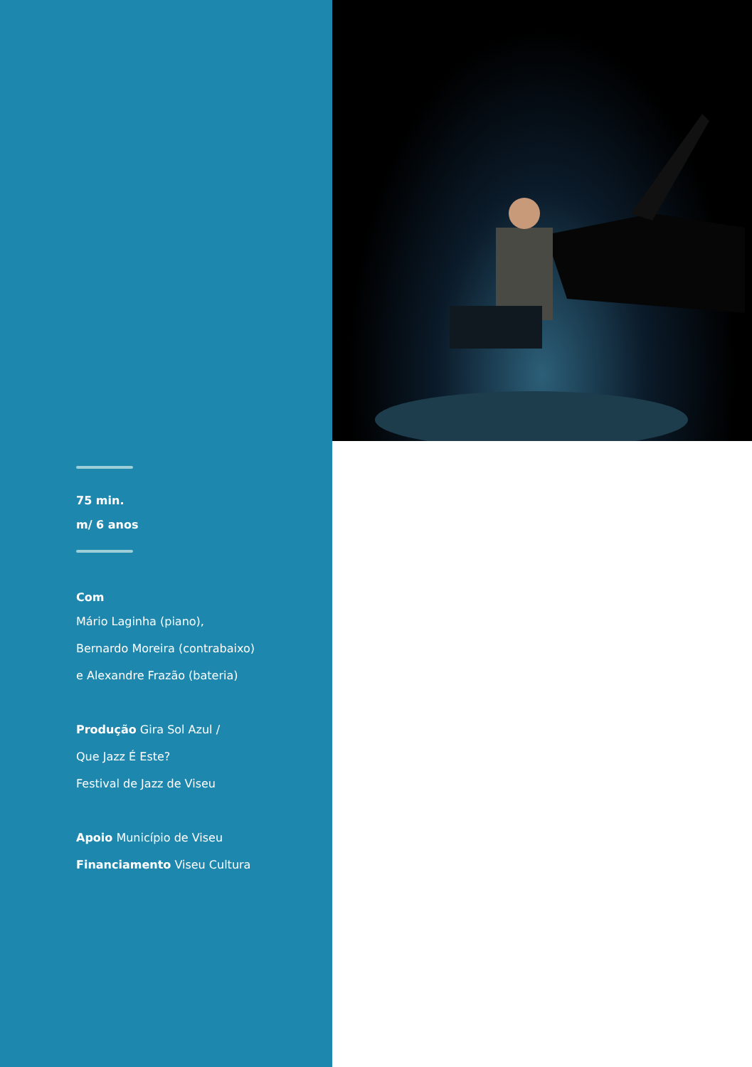75 min.
m/ 6 anos
Com
Mário Laginha (piano),
Bernardo Moreira (contrabaixo)
e Alexandre Frazão (bateria)
Produção Gira Sol Azul /
Que Jazz É Este?
Festival de Jazz de Viseu
Apoio Município de Viseu
Financiamento Viseu Cultura